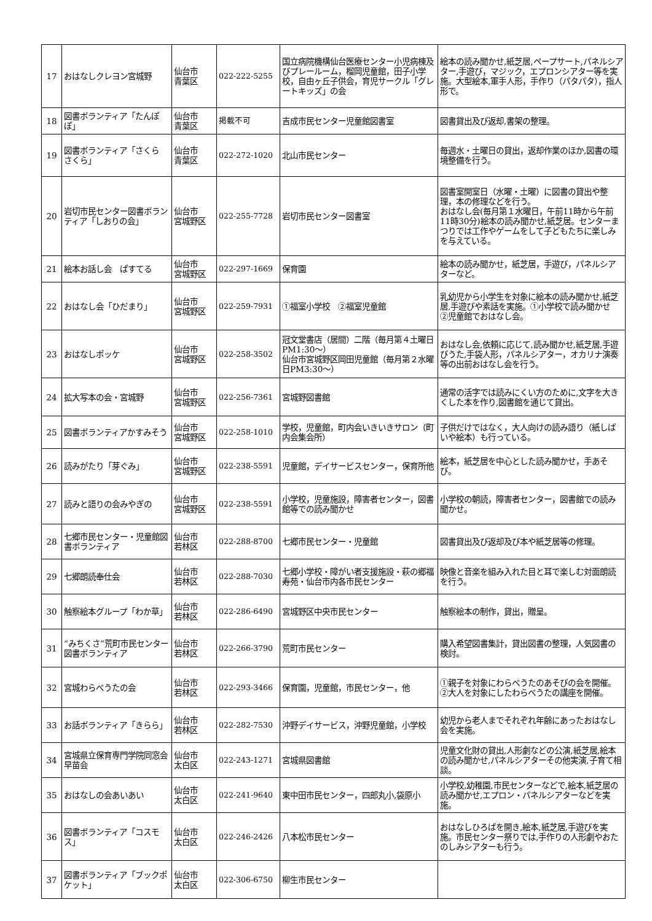| 17 | おはなしクレヨン宮城野 | 仙台市 青葉区 | 022-222-5255 | 国立病院機構仙台医療センター小児病棟及びプレールーム，榴岡児童館，田子小学校，自由ヶ丘子供会，育児サークル「グレートキッズ」の会 | 絵本の読み聞かせ,紙芝居,ペープサート,パネルシアター,手遊び，マジック，エプロンシアター等を実施。大型絵本,軍手人形，手作り（パタパタ），指人形で。 |
| 18 | 図書ボランティア「たんぽぽ」 | 仙台市 青葉区 | 掲載不可 | 吉成市民センター児童館図書室 | 図書貸出及び返却,書架の整理。 |
| 19 | 図書ボランティア「さくら さくら」 | 仙台市 青葉区 | 022-272-1020 | 北山市民センター | 毎週水・土曜日の貸出，返却作業のほか,図書の環境整備を行う。 |
| 20 | 岩切市民センター図書ボランティア「しおりの会」 | 仙台市 宮城野区 | 022-255-7728 | 岩切市民センター図書室 | 図書室開室日（水曜・土曜）に図書の貸出や整理，本の修理などを行う。 おはなし会(毎月第１水曜日，午前11時から午前11時30分)絵本の読み聞かせ,紙芝居。センターまつりでは工作やゲームをして子どもたちに楽しみを与えている。 |
| 21 | 絵本お話し会 ぱすてる | 仙台市 宮城野区 | 022-297-1669 | 保育園 | 絵本の読み聞かせ，紙芝居，手遊び，パネルシアターなど。 |
| 22 | おはなし会「ひだまり」 | 仙台市 宮城野区 | 022-259-7931 | ①福室小学校 ②福室児童館 | 乳幼児から小学生を対象に絵本の読み聞かせ,紙芝居,手遊びや素話を実施。①小学校で読み聞かせ ②児童館でおはなし会。 |
| 23 | おはなしポッケ | 仙台市 宮城野区 | 022-258-3502 | 冠文堂書店（居間）二階（毎月第４土曜日PM1:30～） 仙台市宮城野区岡田児童館（毎月第２水曜日PM3:30～） | おはなし会,依頼に応じて,読み聞かせ,紙芝居,手遊びうた,手袋人形，パネルシアター，オカリナ演奏等の出前おはなし会を行う。 |
| 24 | 拡大写本の会・宮城野 | 仙台市 宮城野区 | 022-256-7361 | 宮城野図書館 | 通常の活字では読みにくい方のために,文字を大きくした本を作り,図書館を通じて貸出。 |
| 25 | 図書ボランティアかすみそう | 仙台市 宮城野区 | 022-258-1010 | 学校，児童館，町内会いきいきサロン（町内会集会所） | 子供だけではなく，大人向けの読み語り（紙しばいや絵本）も行っている。 |
| 26 | 読みがたり「芽ぐみ」 | 仙台市 宮城野区 | 022-238-5591 | 児童館，デイサービスセンター，保育所他 | 絵本，紙芝居を中心とした読み聞かせ，手あそび。 |
| 27 | 読みと語りの会みやぎの | 仙台市 宮城野区 | 022-238-5591 | 小学校，児童施設，障害者センター，図書館等での読み聞かせ | 小学校の朝読，障害者センター，図書館での読み聞かせ。 |
| 28 | 七郷市民センター・児童館図書ボランティア | 仙台市 若林区 | 022-288-8700 | 七郷市民センター・児童館 | 図書貸出及び返却及び本や紙芝居等の修理。 |
| 29 | 七郷朗読奉仕会 | 仙台市 若林区 | 022-288-7030 | 七郷小学校・障がい者支援施設・萩の郷福寿苑・仙台市内各市民センター | 映像と音楽を組み入れた目と耳で楽しむ対面朗読を行う。 |
| 30 | 触察絵本グループ「わか草」 | 仙台市 若林区 | 022-286-6490 | 宮城野区中央市民センター | 触察絵本の制作，貸出，贈呈。 |
| 31 | “みちくさ”荒町市民センター図書ボランティア | 仙台市 若林区 | 022-266-3790 | 荒町市民センター | 購入希望図書集計，貸出図書の整理，人気図書の検討。 |
| 32 | 宮城わらべうたの会 | 仙台市 若林区 | 022-293-3466 | 保育園，児童館，市民センター，他 | ①親子を対象にわらべうたのあそびの会を開催。②大人を対象にしたわらべうたの講座を開催。 |
| 33 | お話ボランティア「きらら」 | 仙台市 若林区 | 022-282-7530 | 沖野デイサービス，沖野児童館，小学校 | 幼児から老人までそれぞれ年齢にあったおはなし会を実施。 |
| 34 | 宮城県立保育専門学院同窓会早苗会 | 仙台市 太白区 | 022-243-1271 | 宮城県図書館 | 児童文化財の貸出,人形劇などの公演,紙芝居,絵本の読み聞かせ,パネルシアターその他実演,子育て相談。 |
| 35 | おはなしの会あいあい | 仙台市 太白区 | 022-241-9640 | 東中田市民センター，四郎丸小,袋原小 | 小学校,幼稚園,市民センターなどで,絵本,紙芝居の読み聞かせ,エプロン・パネルシアターなどを実施。 |
| 36 | 図書ボランティア「コスモス」 | 仙台市 太白区 | 022-246-2426 | 八本松市民センター | おはなしひろばを開き,絵本,紙芝居,手遊びを実施。市民センター祭りでは,手作りの人形劇やおたのしみシアターも行う。 |
| 37 | 図書ボランティア「ブックポケット」 | 仙台市 太白区 | 022-306-6750 | 柳生市民センター | |